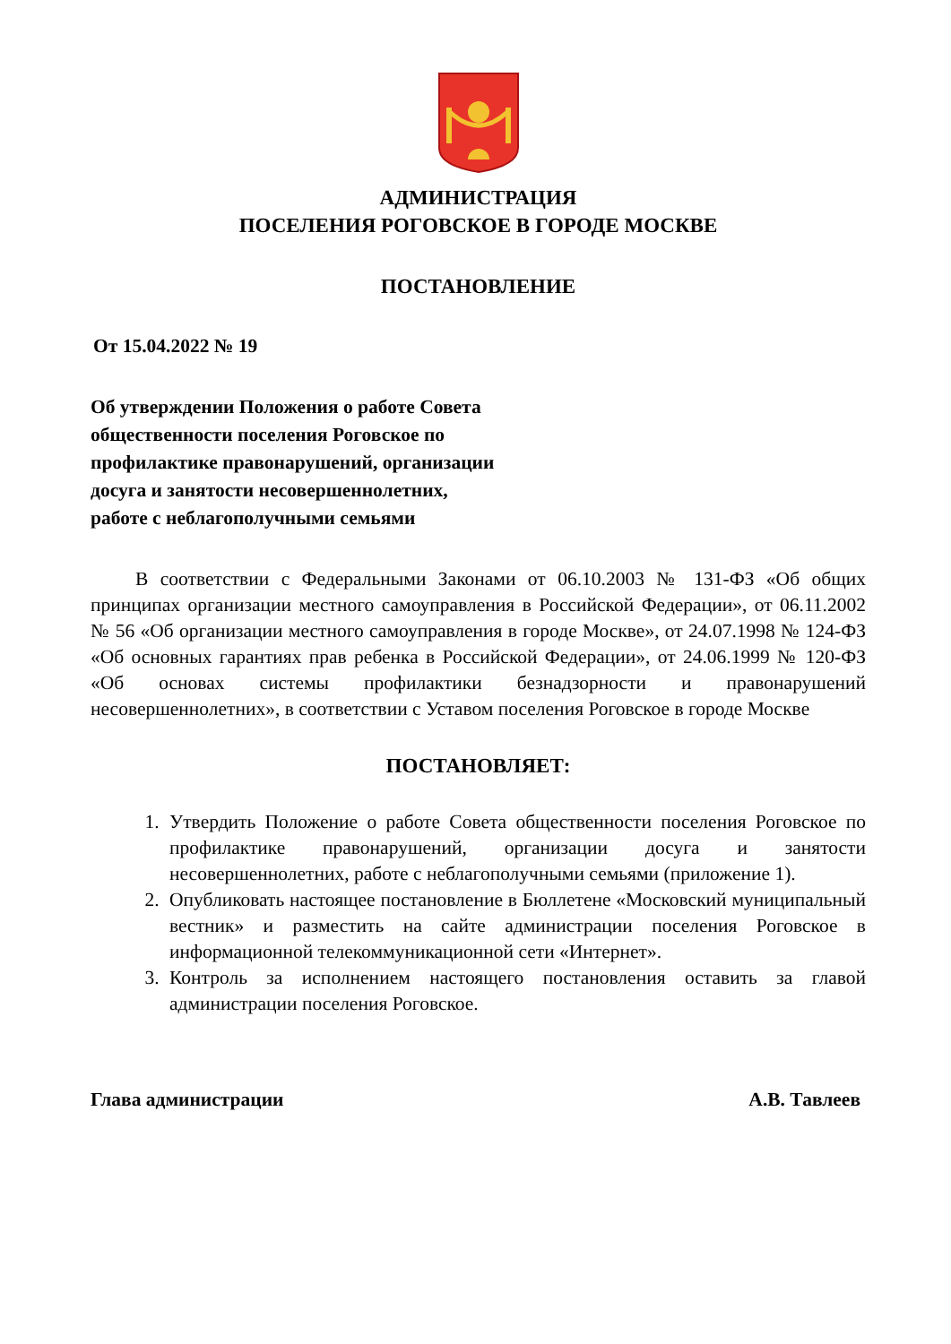АДМИНИСТРАЦИЯ
ПОСЕЛЕНИЯ РОГОВСКОЕ В ГОРОДЕ МОСКВЕ
ПОСТАНОВЛЕНИЕ
От 15.04.2022 № 19
Об утверждении Положения о работе Совета
общественности поселения Роговское по
профилактике правонарушений, организации
досуга и занятости несовершеннолетних,
работе с неблагополучными семьями
В соответствии с Федеральными Законами от 06.10.2003 № 131-ФЗ «Об общих принципах организации местного самоуправления в Российской Федерации», от 06.11.2002 № 56 «Об организации местного самоуправления в городе Москве», от 24.07.1998 № 124-ФЗ «Об основных гарантиях прав ребенка в Российской Федерации», от 24.06.1999 № 120-ФЗ «Об основах системы профилактики безнадзорности и правонарушений несовершеннолетних», в соответствии с Уставом поселения Роговское в городе Москве
ПОСТАНОВЛЯЕТ:
1. Утвердить Положение о работе Совета общественности поселения Роговское по профилактике правонарушений, организации досуга и занятости несовершеннолетних, работе с неблагополучными семьями (приложение 1).
2. Опубликовать настоящее постановление в Бюллетене «Московский муниципальный вестник» и разместить на сайте администрации поселения Роговское в информационной телекоммуникационной сети «Интернет».
3. Контроль за исполнением настоящего постановления оставить за главой администрации поселения Роговское.
Глава администрации А.В. Тавлеев